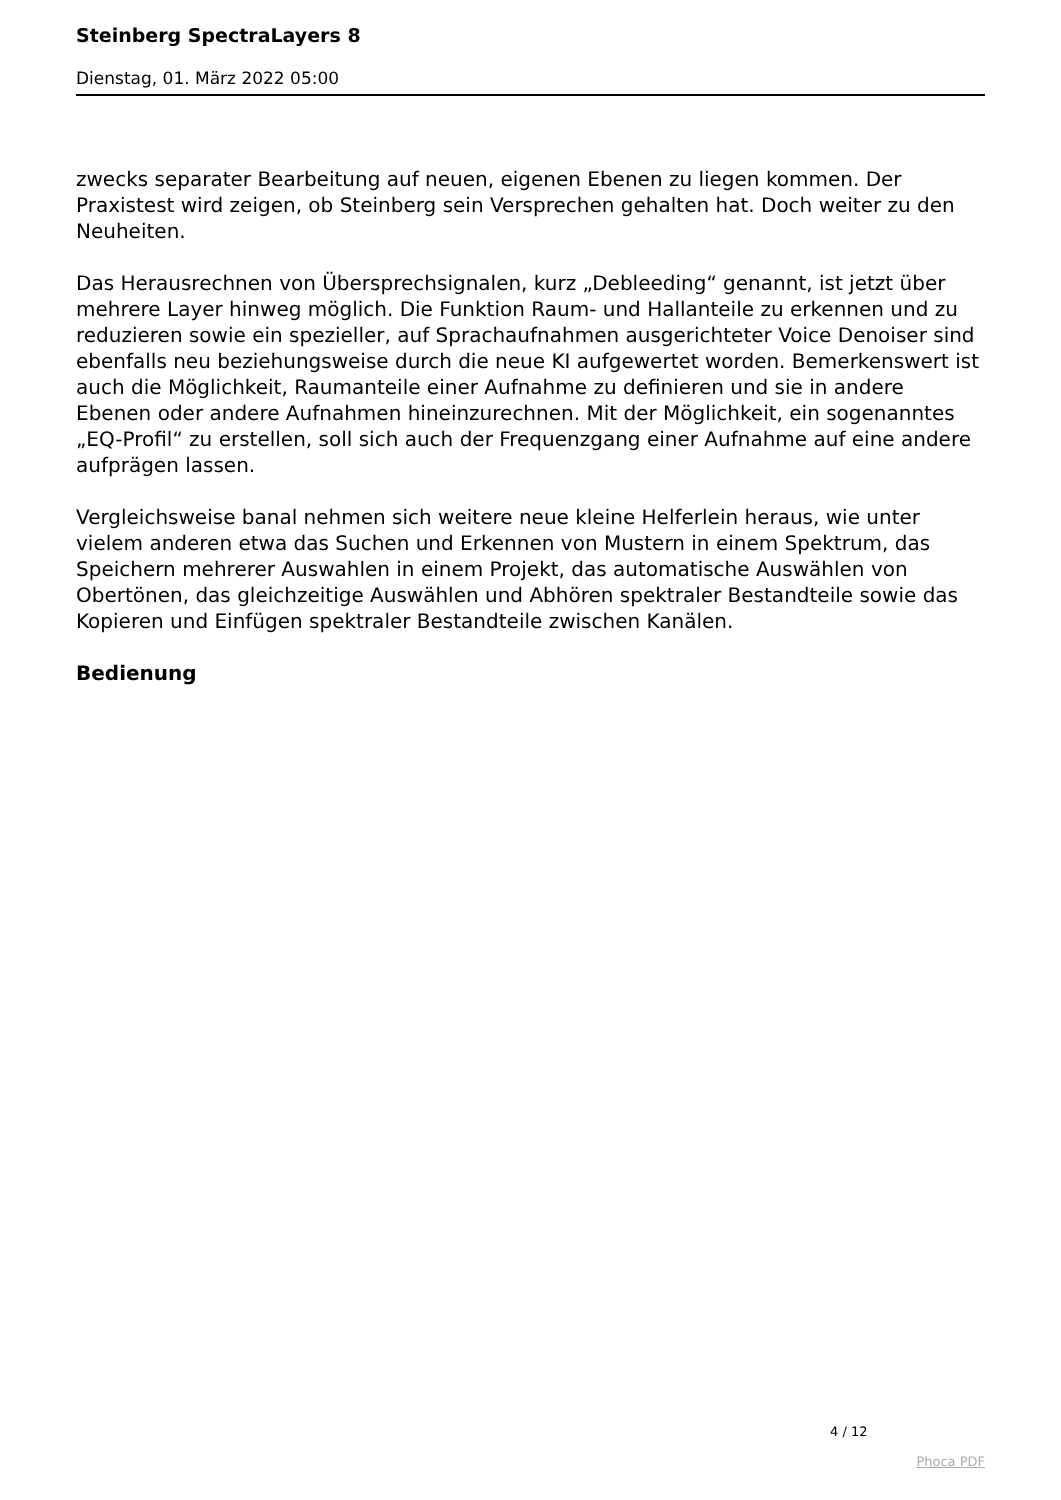Steinberg SpectraLayers 8
Dienstag, 01. März 2022 05:00
zwecks separater Bearbeitung auf neuen, eigenen Ebenen zu liegen kommen. Der Praxistest wird zeigen, ob Steinberg sein Versprechen gehalten hat. Doch weiter zu den Neuheiten.
Das Herausrechnen von Übersprechsignalen, kurz „Debleeding“ genannt, ist jetzt über mehrere Layer hinweg möglich. Die Funktion Raum- und Hallanteile zu erkennen und zu reduzieren sowie ein spezieller, auf Sprachaufnahmen ausgerichteter Voice Denoiser sind ebenfalls neu beziehungsweise durch die neue KI aufgewertet worden. Bemerkenswert ist auch die Möglichkeit, Raumanteile einer Aufnahme zu definieren und sie in andere Ebenen oder andere Aufnahmen hineinzurechnen. Mit der Möglichkeit, ein sogenanntes „EQ-Profil“ zu erstellen, soll sich auch der Frequenzgang einer Aufnahme auf eine andere aufprägen lassen.
Vergleichsweise banal nehmen sich weitere neue kleine Helferlein heraus, wie unter vielem anderen etwa das Suchen und Erkennen von Mustern in einem Spektrum, das Speichern mehrerer Auswahlen in einem Projekt, das automatische Auswählen von Obertönen, das gleichzeitige Auswählen und Abhören spektraler Bestandteile sowie das Kopieren und Einfügen spektraler Bestandteile zwischen Kanälen.
Bedienung
4 / 12
Phoca PDF